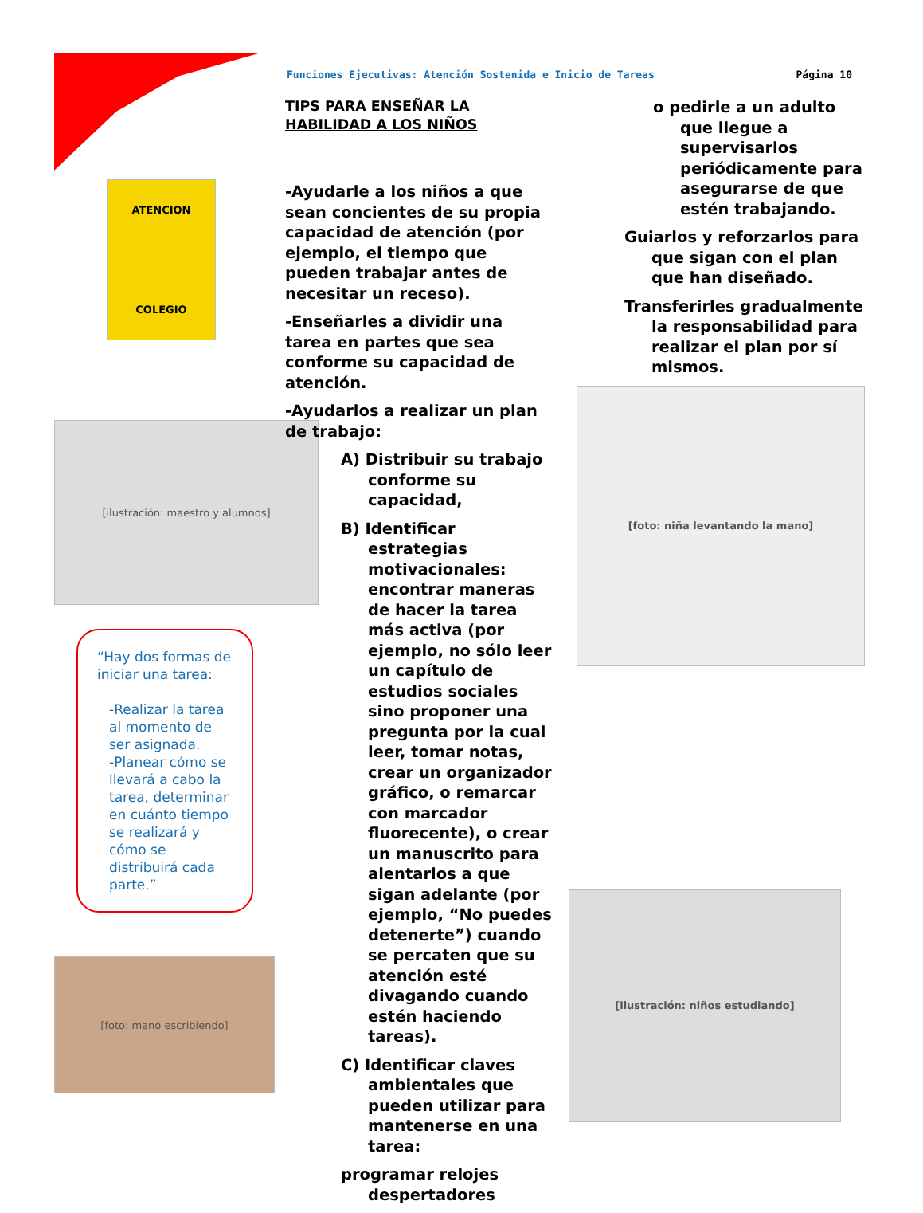Funciones Ejecutivas: Atención Sostenida e Inicio de Tareas Página 10
ATENCION
COLEGIO
[ilustración: maestro y alumnos]
“Hay dos formas de iniciar una tarea:
-Realizar la tarea al momento de ser asignada.
-Planear cómo se llevará a cabo la tarea, determinar en cuánto tiempo se realizará y cómo se distribuirá cada parte.”
[foto: mano escribiendo]
TIPS PARA ENSEÑAR LA HABILIDAD A LOS NIÑOS
-Ayudarle a los niños a que sean concientes de su propia capacidad de atención (por ejemplo, el tiempo que pueden trabajar antes de necesitar un receso).
-Enseñarles a dividir una tarea en partes que sea conforme su capacidad de atención.
-Ayudarlos a realizar un plan de trabajo:
A) Distribuir su trabajo conforme su capacidad,
B) Identificar estrategias motivacionales: encontrar maneras de hacer la tarea más activa (por ejemplo, no sólo leer un capítulo de estudios sociales sino proponer una pregunta por la cual leer, tomar notas, crear un organizador gráfico, o remarcar con marcador fluorecente), o crear un manuscrito para alentarlos a que sigan adelante (por ejemplo, “No puedes detenerte”) cuando se percaten que su atención esté divagando cuando estén haciendo tareas).
C) Identificar claves ambientales que pueden utilizar para mantenerse en una tarea:
programar relojes despertadores
o pedirle a un adulto que llegue a supervisarlos periódicamente para asegurarse de que estén trabajando.
Guiarlos y reforzarlos para que sigan con el plan que han diseñado.
Transferirles gradualmente la responsabilidad para realizar el plan por sí mismos.
[foto: niña levantando la mano]
[ilustración: niños estudiando]